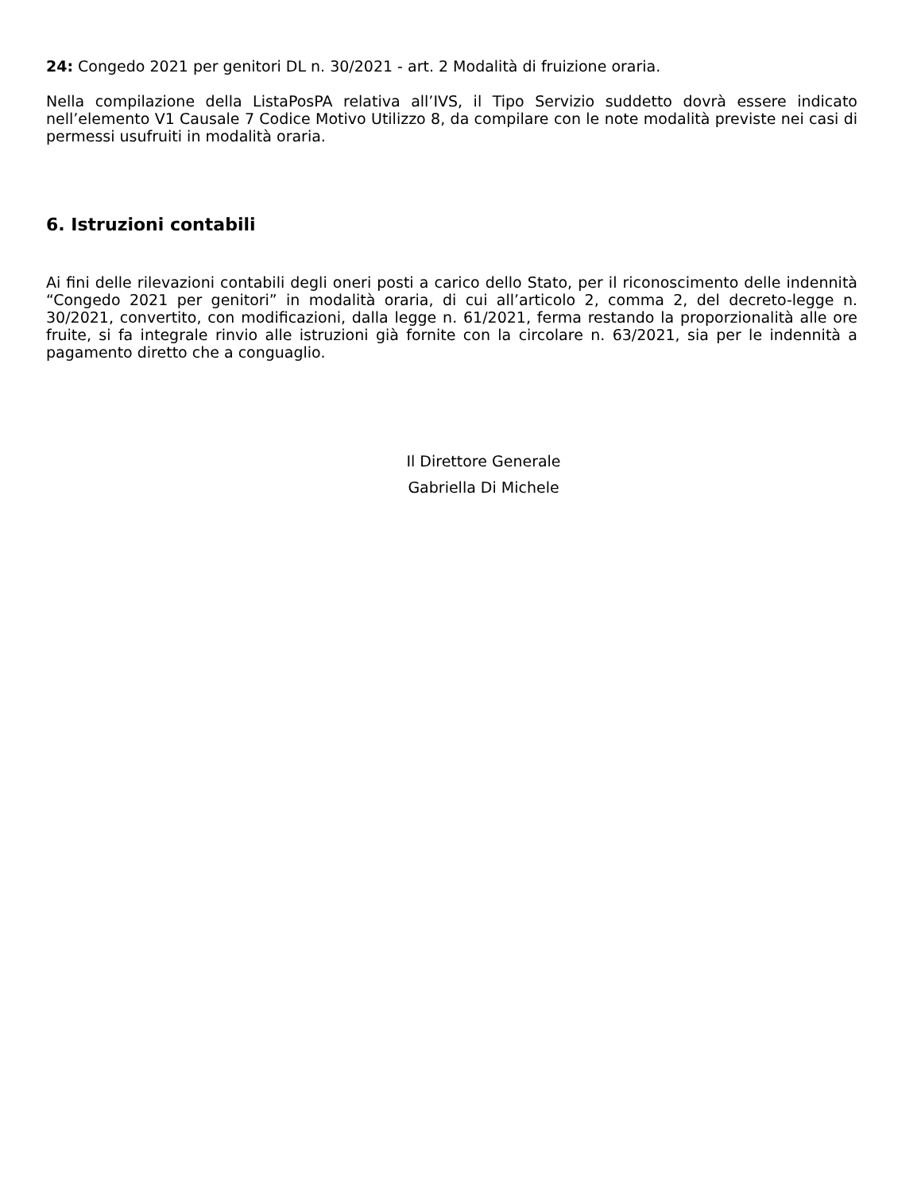24: Congedo 2021 per genitori DL n. 30/2021 - art. 2 Modalità di fruizione oraria.
Nella compilazione della ListaPosPA relativa all’IVS, il Tipo Servizio suddetto dovrà essere indicato nell’elemento V1 Causale 7 Codice Motivo Utilizzo 8, da compilare con le note modalità previste nei casi di permessi usufruiti in modalità oraria.
6. Istruzioni contabili
Ai fini delle rilevazioni contabili degli oneri posti a carico dello Stato, per il riconoscimento delle indennità “Congedo 2021 per genitori” in modalità oraria, di cui all’articolo 2, comma 2, del decreto-legge n. 30/2021, convertito, con modificazioni, dalla legge n. 61/2021, ferma restando la proporzionalità alle ore fruite, si fa integrale rinvio alle istruzioni già fornite con la circolare n. 63/2021, sia per le indennità a pagamento diretto che a conguaglio.
Il Direttore Generale
Gabriella Di Michele